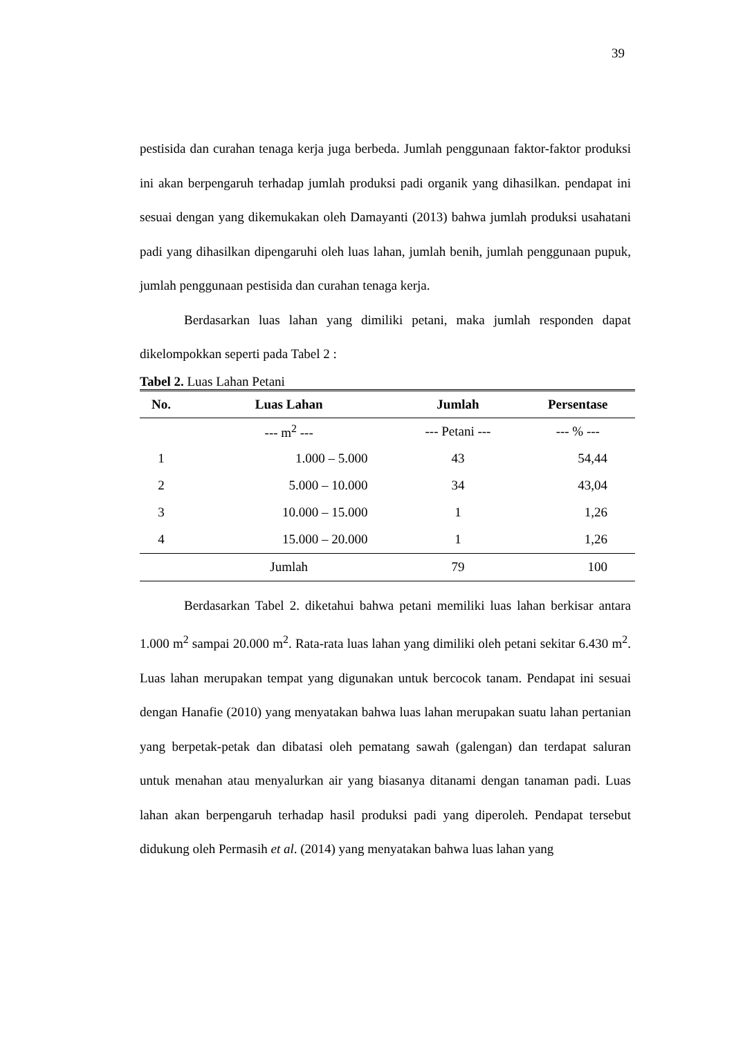39
pestisida dan curahan tenaga kerja juga berbeda. Jumlah penggunaan faktor-faktor produksi ini akan berpengaruh terhadap jumlah produksi padi organik yang dihasilkan. pendapat ini sesuai dengan yang dikemukakan oleh Damayanti (2013) bahwa jumlah produksi usahatani padi yang dihasilkan dipengaruhi oleh luas lahan, jumlah benih, jumlah penggunaan pupuk, jumlah penggunaan pestisida dan curahan tenaga kerja.
Berdasarkan luas lahan yang dimiliki petani, maka jumlah responden dapat dikelompokkan seperti pada Tabel 2 :
Tabel 2. Luas Lahan Petani
| No. | Luas Lahan | Jumlah | Persentase |
| --- | --- | --- | --- |
| | --- m<sup>2</sup> --- | --- Petani --- | --- % --- |
| 1 | 1.000 – 5.000 | 43 | 54,44 |
| 2 | 5.000 – 10.000 | 34 | 43,04 |
| 3 | 10.000 – 15.000 | 1 | 1,26 |
| 4 | 15.000 – 20.000 | 1 | 1,26 |
| | Jumlah | 79 | 100 |
Berdasarkan Tabel 2. diketahui bahwa petani memiliki luas lahan berkisar antara 1.000 m<sup>2</sup> sampai 20.000 m<sup>2</sup>. Rata-rata luas lahan yang dimiliki oleh petani sekitar 6.430 m<sup>2</sup>. Luas lahan merupakan tempat yang digunakan untuk bercocok tanam. Pendapat ini sesuai dengan Hanafie (2010) yang menyatakan bahwa luas lahan merupakan suatu lahan pertanian yang berpetak-petak dan dibatasi oleh pematang sawah (galengan) dan terdapat saluran untuk menahan atau menyalurkan air yang biasanya ditanami dengan tanaman padi. Luas lahan akan berpengaruh terhadap hasil produksi padi yang diperoleh. Pendapat tersebut didukung oleh Permasih et al. (2014) yang menyatakan bahwa luas lahan yang